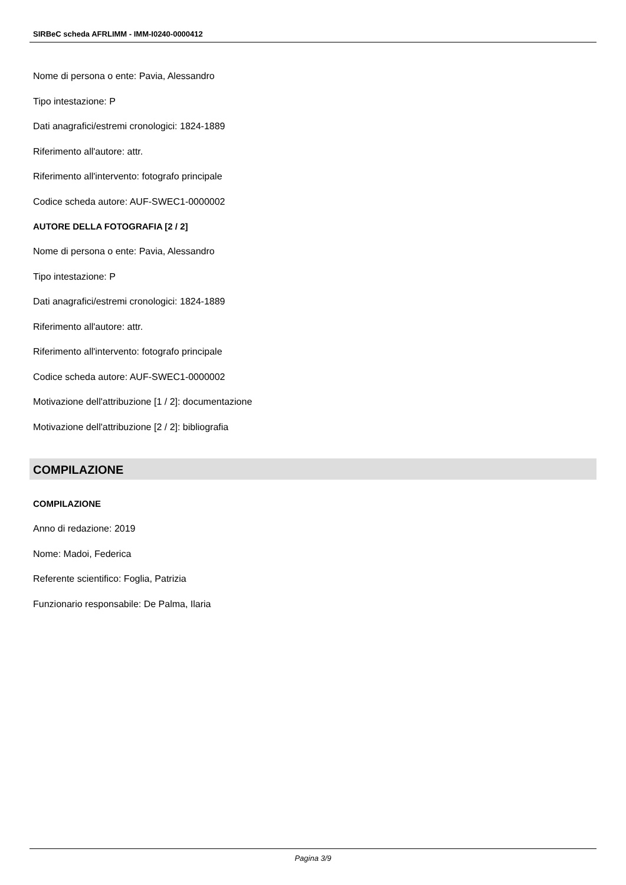SIRBeC scheda AFRLIMM - IMM-I0240-0000412
Nome di persona o ente: Pavia, Alessandro
Tipo intestazione: P
Dati anagrafici/estremi cronologici: 1824-1889
Riferimento all'autore: attr.
Riferimento all'intervento: fotografo principale
Codice scheda autore: AUF-SWEC1-0000002
AUTORE DELLA FOTOGRAFIA [2 / 2]
Nome di persona o ente: Pavia, Alessandro
Tipo intestazione: P
Dati anagrafici/estremi cronologici: 1824-1889
Riferimento all'autore: attr.
Riferimento all'intervento: fotografo principale
Codice scheda autore: AUF-SWEC1-0000002
Motivazione dell'attribuzione [1 / 2]: documentazione
Motivazione dell'attribuzione [2 / 2]: bibliografia
COMPILAZIONE
COMPILAZIONE
Anno di redazione: 2019
Nome: Madoi, Federica
Referente scientifico: Foglia, Patrizia
Funzionario responsabile: De Palma, Ilaria
Pagina 3/9